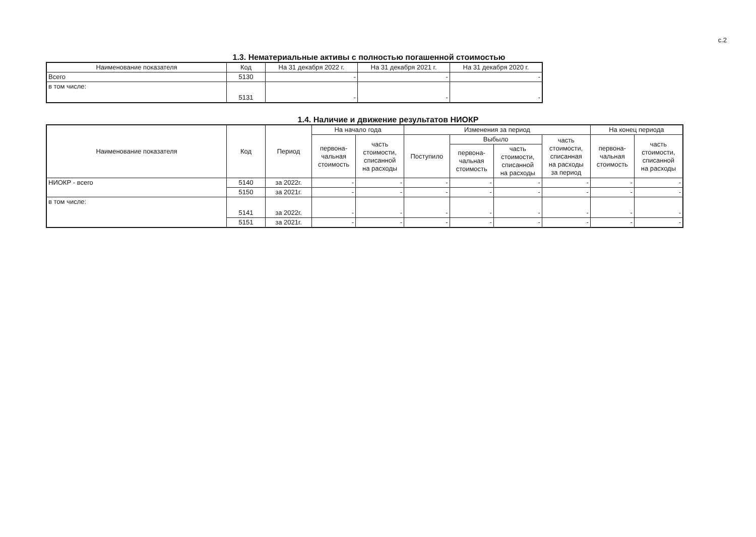с.2
1.3. Нематериальные активы с полностью погашенной стоимостью
| Наименование показателя | Код | На 31 декабря 2022 г. | На 31 декабря 2021 г. | На 31 декабря 2020 г. |
| --- | --- | --- | --- | --- |
| Всего | 5130 | - | - | - |
| в том числе: | 5131 | - | - | - |
1.4. Наличие и движение результатов НИОКР
| Наименование показателя | Код | Период | На начало года | | Изменения за период | | | | На конец периода | |
| --- | --- | --- | --- | --- | --- | --- | --- | --- | --- | --- |
| | | | перво­на- чальная стоимость | часть стоимости, списанной на расходы | Поступило | Выбыло | | часть стоимости, списанная на расходы за период | перво­на- чальная стоимость | часть стоимости, списанной на расходы |
| | | | | | | перво­на- чальная стоимость | часть стоимости, списанной на расходы | | | |
| НИОКР - всего | 5140 | за 2022г. | - | - | - | - | - | - | - | - |
| | 5150 | за 2021г. | - | - | - | - | - | - | - | - |
| в том числе: | 5141 | за 2022г. | - | - | - | - | - | - | - | - |
| | 5151 | за 2021г. | - | - | - | - | - | - | - | - |